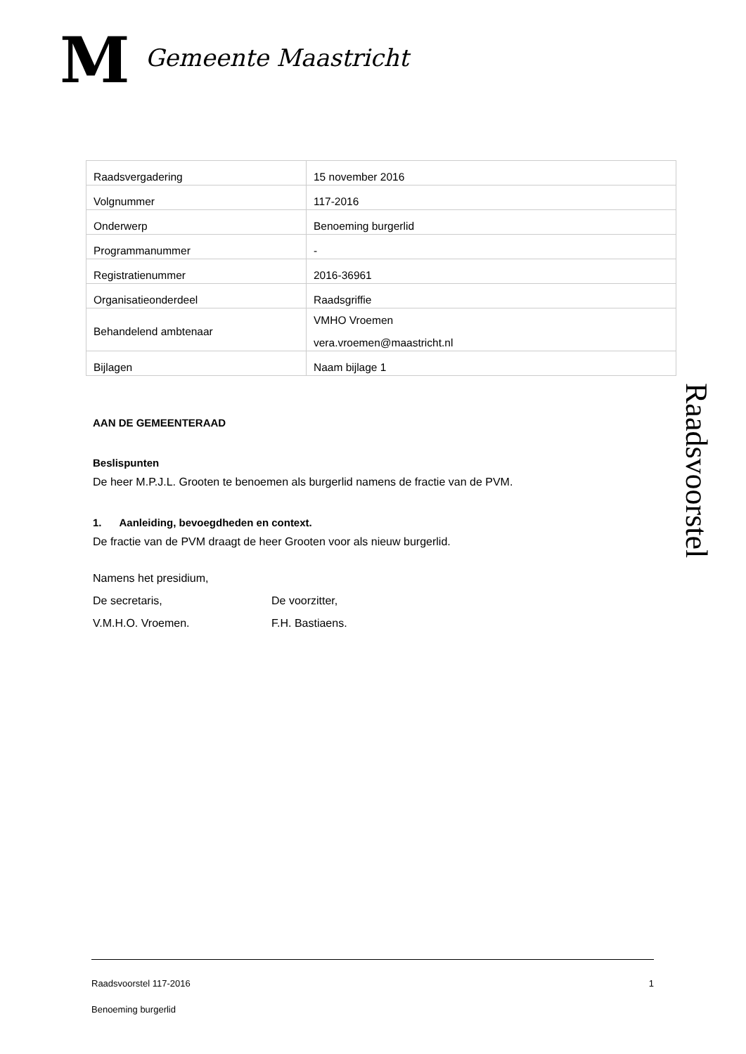M
Gemeente Maastricht
| Raadsvergadering | 15 november 2016 |
| Volgnummer | 117-2016 |
| Onderwerp | Benoeming burgerlid |
| Programmanummer | - |
| Registratienummer | 2016-36961 |
| Organisatieonderdeel | Raadsgriffie |
| Behandelend ambtenaar | VMHO Vroemen vera.vroemen@maastricht.nl |
| Bijlagen | Naam bijlage 1 |
AAN DE GEMEENTERAAD
Beslispunten
De heer M.P.J.L. Grooten te benoemen als burgerlid namens de fractie van de PVM.
1. Aanleiding, bevoegdheden en context.
De fractie van de PVM draagt de heer Grooten voor als nieuw burgerlid.
Namens het presidium,
De secretaris, De voorzitter,
V.M.H.O. Vroemen. F.H. Bastiaens.
Raadsvoorstel
Raadsvoorstel 117-2016 1
Benoeming burgerlid